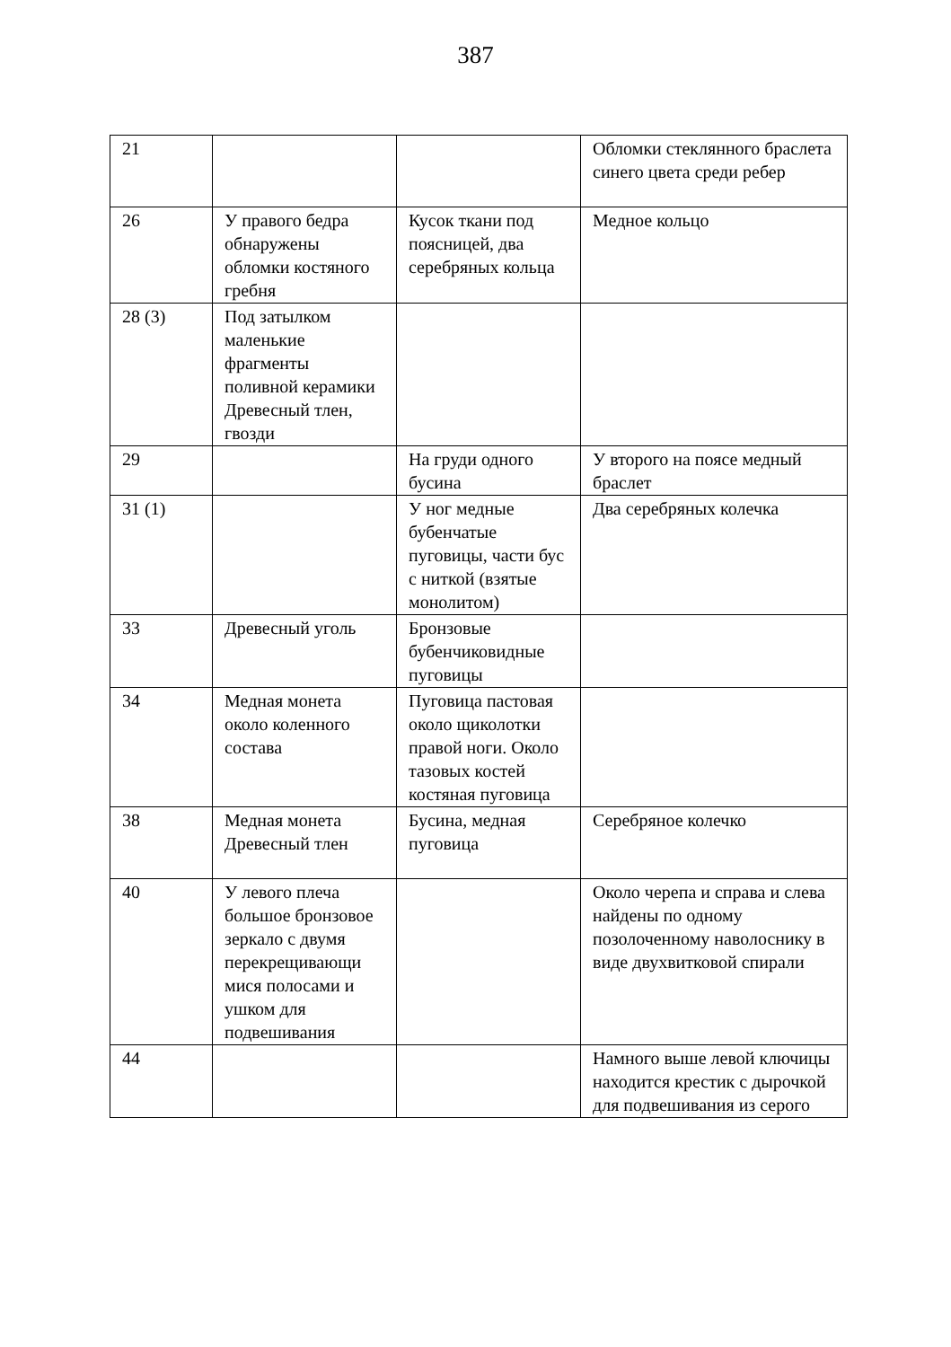387
| 21 | | | Обломки стеклянного браслета синего цвета среди ребер |
| 26 | У правого бедра обнаружены обломки костяного гребня | Кусок ткани под поясницей, два серебряных кольца | Медное кольцо |
| 28 (3) | Под затылком маленькие фрагменты поливной керамики Древесный тлен, гвозди | | |
| 29 | | На груди одного бусина | У второго на поясе медный браслет |
| 31 (1) | | У ног медные бубенчатые пуговицы, части бус с ниткой (взятые монолитом) | Два серебряных колечка |
| 33 | Древесный уголь | Бронзовые бубенчиковидные пуговицы | |
| 34 | Медная монета около коленного состава | Пуговица пастовая около щиколотки правой ноги. Около тазовых костей костяная пуговица | |
| 38 | Медная монета Древесный тлен | Бусина, медная пуговица | Серебряное колечко |
| 40 | У левого плеча большое бронзовое зеркало с двумя перекрещивающи мися полосами и ушком для подвешивания | | Около черепа и справа и слева найдены по одному позолоченному наволоснику в виде двухвитковой спирали |
| 44 | | | Намного выше левой ключицы находится крестик с дырочкой для подвешивания из серого |